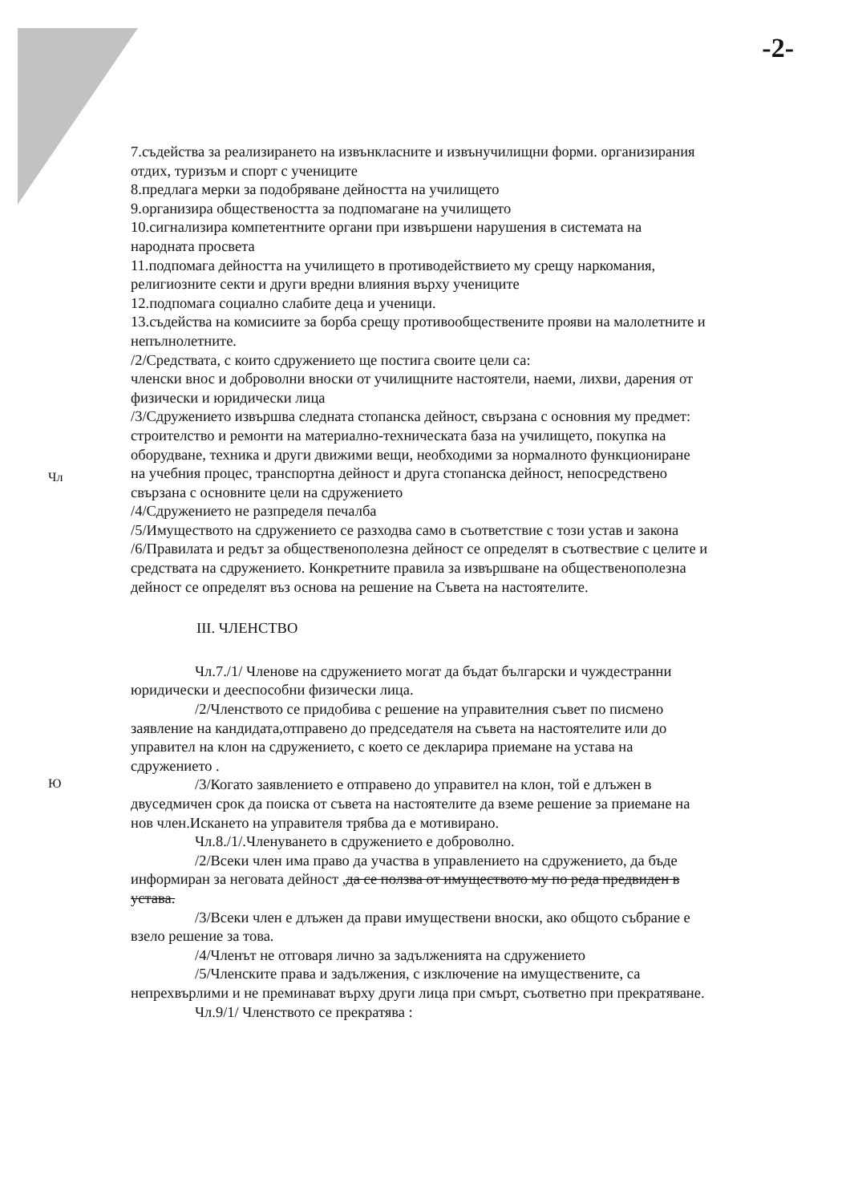-2-
Чл
Ю
7.съдейства за реализирането на извънкласните и извънучилищни форми. организирания отдих, туризъм и спорт с учениците
8.предлага мерки за подобряване дейността на училището
9.организира обществеността за подпомагане на училището
10.сигнализира компетентните органи при извършени нарушения в системата на народната просвета
11.подпомага дейността на училището в противодействието му срещу наркомания, религиозните секти и други вредни влияния върху учениците
12.подпомага социално слабите деца и ученици.
13.съдейства на комисиите за борба срещу противообществените прояви на малолетните и непълнолетните.
/2/Средствата, с които сдружението ще постига своите цели са:
членски внос и доброволни вноски от училищните настоятели, наеми, лихви, дарения от физически и юридически лица
/3/Сдружението извършва следната стопанска дейност, свързана с основния му предмет: строителство и ремонти на материално-техническата база на училището, покупка на оборудване, техника и други движими вещи, необходими за нормалното функциониране на учебния процес, транспортна дейност и друга стопанска дейност, непосредствено свързана с основните цели на сдружението
/4/Сдружението не разпределя печалба
/5/Имуществото на сдружението се разходва само в съответствие с този устав и закона
/6/Правилата и редът за общественополезна дейност се определят в съотвествие с целите и средствата на сдружението. Конкретните правила за извършване на общественополезна дейност се определят въз основа на решение на Съвета на настоятелите.
III. ЧЛЕНСТВО
Чл.7./1/ Членове на сдружението могат да бъдат български и чуждестранни юридически и дееспособни физически лица.
/2/Членството се придобива с решение на управителния съвет по писмено заявление на кандидата,отправено до председателя на съвета на настоятелите или до управител на клон на сдружението, с което се декларира приемане на устава на сдружението .
/3/Когато заявлението е отправено до управител на клон, той е длъжен в двуседмичен срок да поиска от съвета на настоятелите да вземе решение за приемане на нов член.Искането на управителя трябва да е мотивирано.
Чл.8./1/.Членуването в сдружението е доброволно.
/2/Всеки член има право да участва в управлението на сдружението, да бъде информиран за неговата дейност ,да се ползва от имуществото му по реда предвиден в устава.
/3/Всеки член е длъжен да прави имуществени вноски, ако общото събрание е взело решение за това.
/4/Членът не отговаря лично за задълженията на сдружението
/5/Членските права и задължения, с изключение на имуществените, са непрехвърлими и не преминават върху други лица при смърт, съответно при прекратяване.
Чл.9/1/ Членството се прекратява :